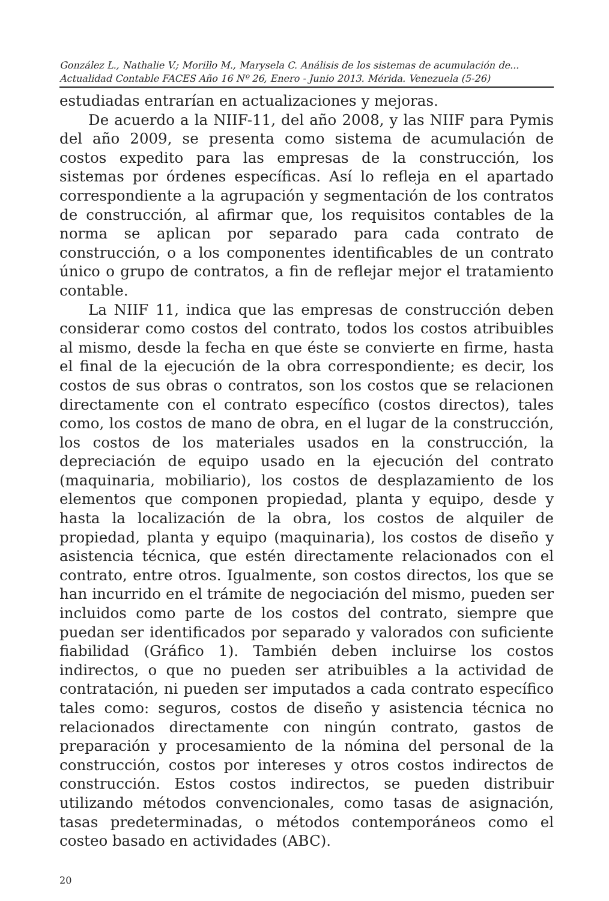González L., Nathalie V.; Morillo M., Marysela C. Análisis de los sistemas de acumulación de...
Actualidad Contable FACES Año 16 Nº 26, Enero - Junio 2013. Mérida. Venezuela (5-26)
estudiadas entrarían en actualizaciones y mejoras.
De acuerdo a la NIIF-11, del año 2008, y las NIIF para Pymis del año 2009, se presenta como sistema de acumulación de costos expedito para las empresas de la construcción, los sistemas por órdenes específicas. Así lo refleja en el apartado correspondiente a la agrupación y segmentación de los contratos de construcción, al afirmar que, los requisitos contables de la norma se aplican por separado para cada contrato de construcción, o a los componentes identificables de un contrato único o grupo de contratos, a fin de reflejar mejor el tratamiento contable.
La NIIF 11, indica que las empresas de construcción deben considerar como costos del contrato, todos los costos atribuibles al mismo, desde la fecha en que éste se convierte en firme, hasta el final de la ejecución de la obra correspondiente; es decir, los costos de sus obras o contratos, son los costos que se relacionen directamente con el contrato específico (costos directos), tales como, los costos de mano de obra, en el lugar de la construcción, los costos de los materiales usados en la construcción, la depreciación de equipo usado en la ejecución del contrato (maquinaria, mobiliario), los costos de desplazamiento de los elementos que componen propiedad, planta y equipo, desde y hasta la localización de la obra, los costos de alquiler de propiedad, planta y equipo (maquinaria), los costos de diseño y asistencia técnica, que estén directamente relacionados con el contrato, entre otros. Igualmente, son costos directos, los que se han incurrido en el trámite de negociación del mismo, pueden ser incluidos como parte de los costos del contrato, siempre que puedan ser identificados por separado y valorados con suficiente fiabilidad (Gráfico 1). También deben incluirse los costos indirectos, o que no pueden ser atribuibles a la actividad de contratación, ni pueden ser imputados a cada contrato específico tales como: seguros, costos de diseño y asistencia técnica no relacionados directamente con ningún contrato, gastos de preparación y procesamiento de la nómina del personal de la construcción, costos por intereses y otros costos indirectos de construcción. Estos costos indirectos, se pueden distribuir utilizando métodos convencionales, como tasas de asignación, tasas predeterminadas, o métodos contemporáneos como el costeo basado en actividades (ABC).
20